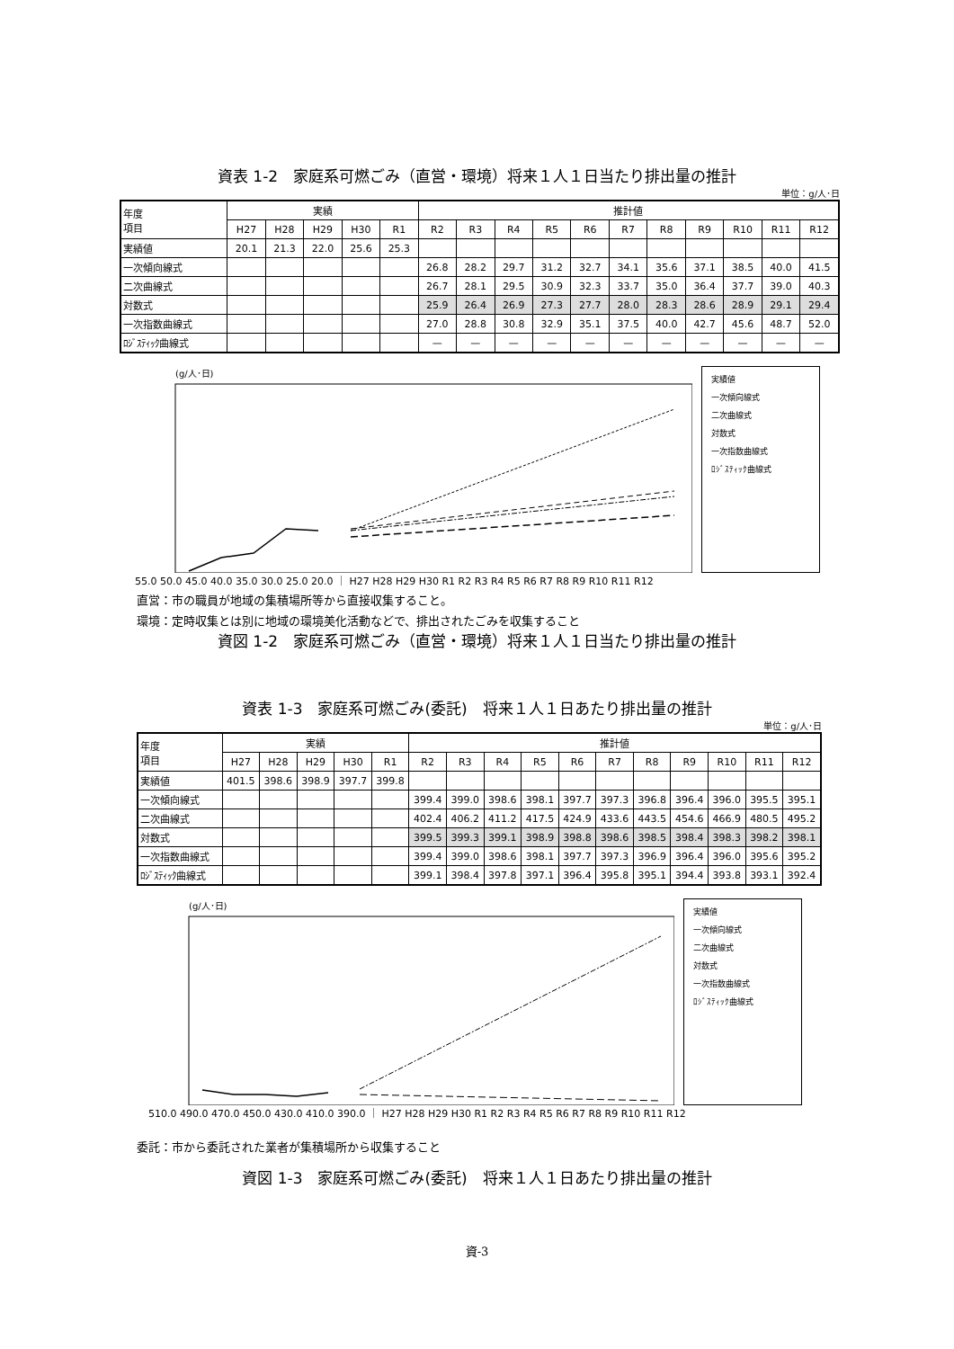資表 1-2　家庭系可燃ごみ（直営・環境）将来１人１日当たり排出量の推計
単位：g/人･日
| 年度 項目 | 実績 | | | | | 推計値 | | | | | | | | | | |
| --- | --- | --- | --- | --- | --- | --- | --- | --- | --- | --- | --- | --- | --- | --- | --- | --- |
| | H27 | H28 | H29 | H30 | R1 | R2 | R3 | R4 | R5 | R6 | R7 | R8 | R9 | R10 | R11 | R12 |
| 実績値 | 20.1 | 21.3 | 22.0 | 25.6 | 25.3 | | | | | | | | | | | |
| 一次傾向線式 | | | | | | 26.8 | 28.2 | 29.7 | 31.2 | 32.7 | 34.1 | 35.6 | 37.1 | 38.5 | 40.0 | 41.5 |
| 二次曲線式 | | | | | | 26.7 | 28.1 | 29.5 | 30.9 | 32.3 | 33.7 | 35.0 | 36.4 | 37.7 | 39.0 | 40.3 |
| 対数式 | | | | | | 25.9 | 26.4 | 26.9 | 27.3 | 27.7 | 28.0 | 28.3 | 28.6 | 28.9 | 29.1 | 29.4 |
| 一次指数曲線式 | | | | | | 27.0 | 28.8 | 30.8 | 32.9 | 35.1 | 37.5 | 40.0 | 42.7 | 45.6 | 48.7 | 52.0 |
| ﾛｼﾞｽﾃｨｯｸ曲線式 | | | | | | — | — | — | — | — | — | — | — | — | — | — |
(g/人･日)
実績値
一次傾向線式
二次曲線式
対数式
一次指数曲線式
ﾛｼﾞｽﾃｨｯｸ曲線式
55.0 50.0 45.0 40.0 35.0 30.0 25.0 20.0 ｜ H27 H28 H29 H30 R1 R2 R3 R4 R5 R6 R7 R8 R9 R10 R11 R12
直営：市の職員が地域の集積場所等から直接収集すること。
環境：定時収集とは別に地域の環境美化活動などで、排出されたごみを収集すること
資図 1-2　家庭系可燃ごみ（直営・環境）将来１人１日当たり排出量の推計
資表 1-3　家庭系可燃ごみ(委託)　将来１人１日あたり排出量の推計
単位：g/人･日
| 年度 項目 | 実績 | | | | | 推計値 | | | | | | | | | | |
| --- | --- | --- | --- | --- | --- | --- | --- | --- | --- | --- | --- | --- | --- | --- | --- | --- |
| | H27 | H28 | H29 | H30 | R1 | R2 | R3 | R4 | R5 | R6 | R7 | R8 | R9 | R10 | R11 | R12 |
| 実績値 | 401.5 | 398.6 | 398.9 | 397.7 | 399.8 | | | | | | | | | | | |
| 一次傾向線式 | | | | | | 399.4 | 399.0 | 398.6 | 398.1 | 397.7 | 397.3 | 396.8 | 396.4 | 396.0 | 395.5 | 395.1 |
| 二次曲線式 | | | | | | 402.4 | 406.2 | 411.2 | 417.5 | 424.9 | 433.6 | 443.5 | 454.6 | 466.9 | 480.5 | 495.2 |
| 対数式 | | | | | | 399.5 | 399.3 | 399.1 | 398.9 | 398.8 | 398.6 | 398.5 | 398.4 | 398.3 | 398.2 | 398.1 |
| 一次指数曲線式 | | | | | | 399.4 | 399.0 | 398.6 | 398.1 | 397.7 | 397.3 | 396.9 | 396.4 | 396.0 | 395.6 | 395.2 |
| ﾛｼﾞｽﾃｨｯｸ曲線式 | | | | | | 399.1 | 398.4 | 397.8 | 397.1 | 396.4 | 395.8 | 395.1 | 394.4 | 393.8 | 393.1 | 392.4 |
(g/人･日)
実績値
一次傾向線式
二次曲線式
対数式
一次指数曲線式
ﾛｼﾞｽﾃｨｯｸ曲線式
510.0 490.0 470.0 450.0 430.0 410.0 390.0 ｜ H27 H28 H29 H30 R1 R2 R3 R4 R5 R6 R7 R8 R9 R10 R11 R12
委託：市から委託された業者が集積場所から収集すること
資図 1-3　家庭系可燃ごみ(委託)　将来１人１日あたり排出量の推計
資-3